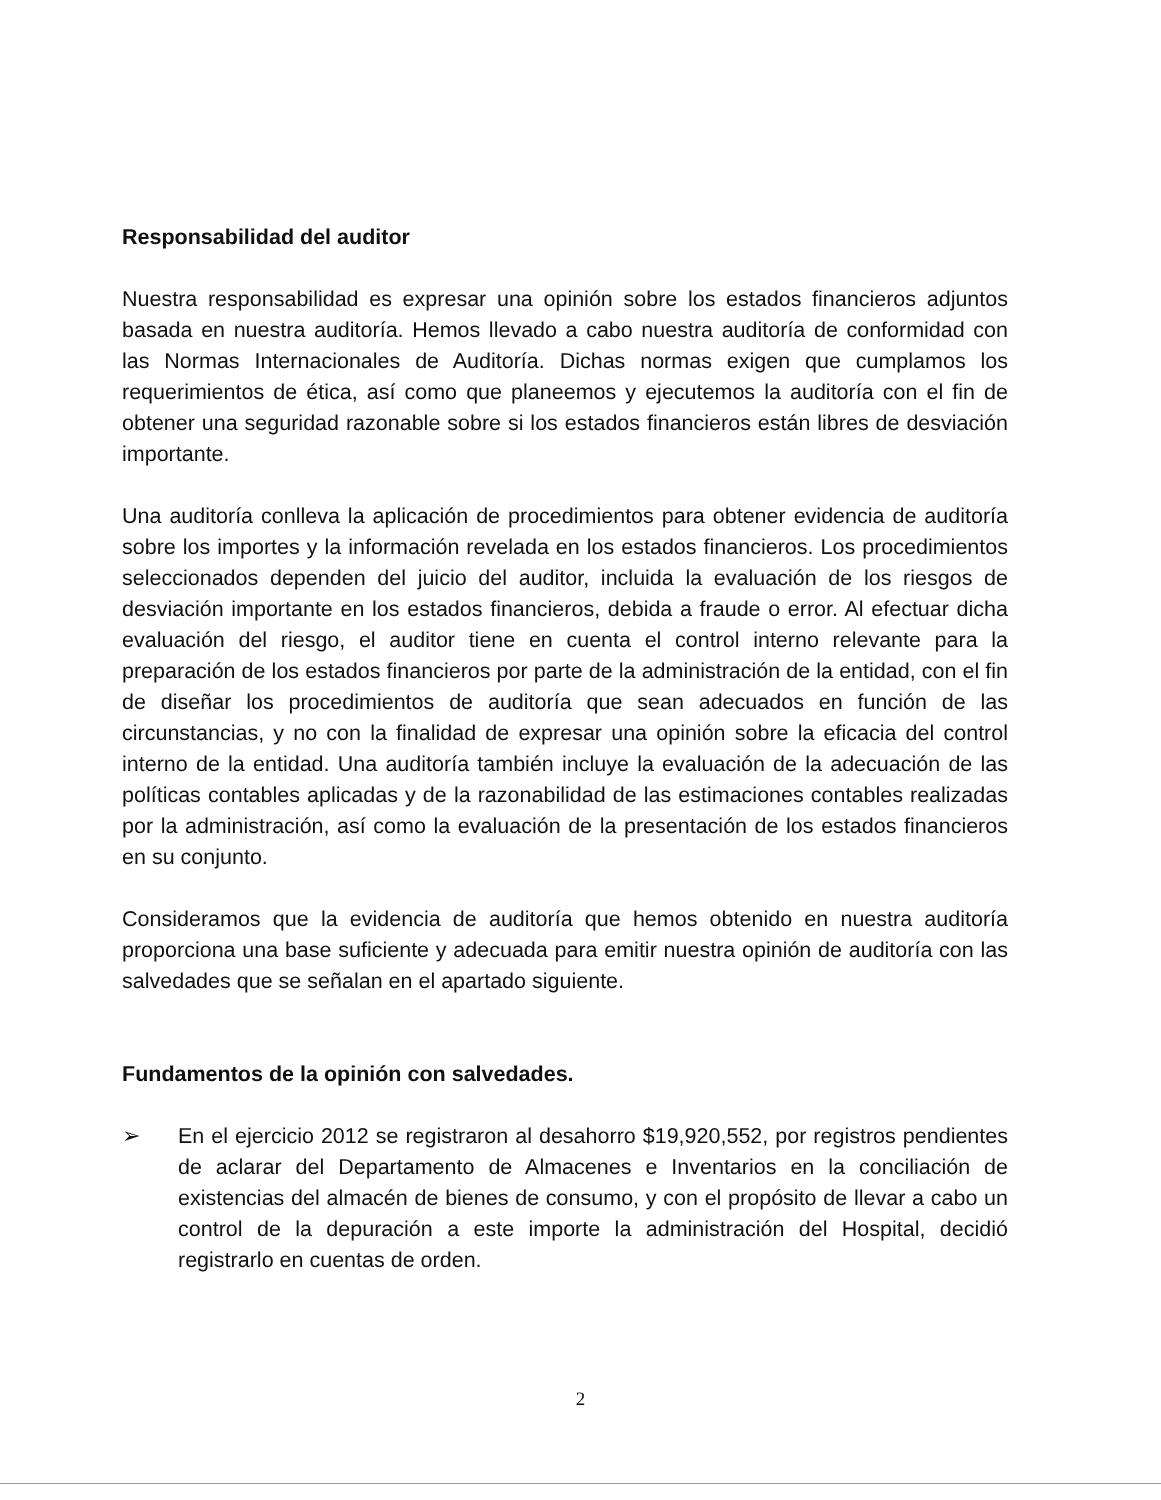Responsabilidad del auditor
Nuestra responsabilidad es expresar una opinión sobre los estados financieros adjuntos basada en nuestra auditoría. Hemos llevado a cabo nuestra auditoría de conformidad con las Normas Internacionales de Auditoría. Dichas normas exigen que cumplamos los requerimientos de ética, así como que planeemos y ejecutemos la auditoría con el fin de obtener una seguridad razonable sobre si los estados financieros están libres de desviación importante.
Una auditoría conlleva la aplicación de procedimientos para obtener evidencia de auditoría sobre los importes y la información revelada en los estados financieros. Los procedimientos seleccionados dependen del juicio del auditor, incluida la evaluación de los riesgos de desviación importante en los estados financieros, debida a fraude o error. Al efectuar dicha evaluación del riesgo, el auditor tiene en cuenta el control interno relevante para la preparación de los estados financieros por parte de la administración de la entidad, con el fin de diseñar los procedimientos de auditoría que sean adecuados en función de las circunstancias, y no con la finalidad de expresar una opinión sobre la eficacia del control interno de la entidad. Una auditoría también incluye la evaluación de la adecuación de las políticas contables aplicadas y de la razonabilidad de las estimaciones contables realizadas por la administración, así como la evaluación de la presentación de los estados financieros en su conjunto.
Consideramos que la evidencia de auditoría que hemos obtenido en nuestra auditoría proporciona una base suficiente y adecuada para emitir nuestra opinión de auditoría con las salvedades que se señalan en el apartado siguiente.
Fundamentos de la opinión con salvedades.
➢ En el ejercicio 2012 se registraron al desahorro $19,920,552, por registros pendientes de aclarar del Departamento de Almacenes e Inventarios en la conciliación de existencias del almacén de bienes de consumo, y con el propósito de llevar a cabo un control de la depuración a este importe la administración del Hospital, decidió registrarlo en cuentas de orden.
2